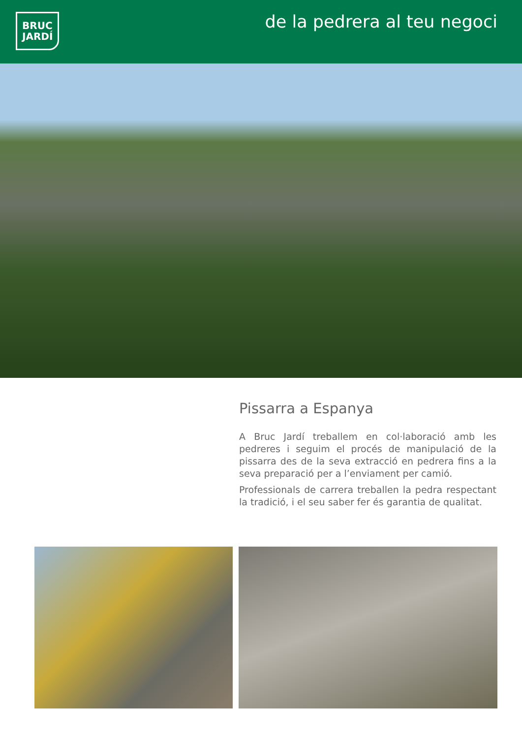BRUC
JARDÍ
de la pedrera al teu negoci
Pissarra a Espanya
A Bruc Jardí treballem en col·laboració amb les pedreres i seguim el procés de manipulació de la pissarra des de la seva extracció en pedrera fins a la seva preparació per a l’enviament per camió.
Professionals de carrera treballen la pedra respectant la tradició, i el seu saber fer és garantia de qualitat.